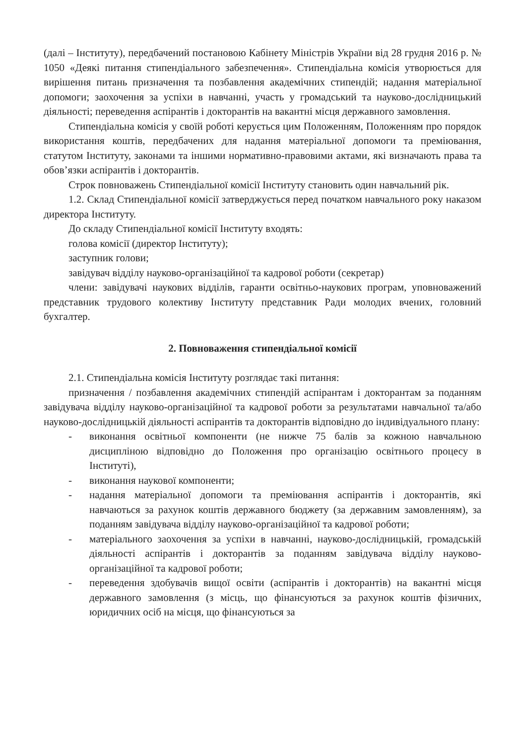(далі – Інституту), передбачений постановою Кабінету Міністрів України від 28 грудня 2016 р. № 1050 «Деякі питання стипендіального забезпечення». Стипендіальна комісія утворюється для вирішення питань призначення та позбавлення академічних стипендій; надання матеріальної допомоги; заохочення за успіхи в навчанні, участь у громадський та науково-дослідницький діяльності; переведення аспірантів і докторантів на вакантні місця державного замовлення.
Стипендіальна комісія у своїй роботі керується цим Положенням, Положенням про порядок використання коштів, передбачених для надання матеріальної допомоги та преміювання, статутом Інституту, законами та іншими нормативно-правовими актами, які визначають права та обов’язки аспірантів і докторантів.
Строк повноважень Стипендіальної комісії Інституту становить один навчальний рік.
1.2. Склад Стипендіальної комісії затверджується перед початком навчального року наказом директора Інституту.
До складу Стипендіальної комісії Інституту входять:
голова комісії (директор Інституту);
заступник голови;
завідувач відділу науково-організаційної та кадрової роботи (секретар)
члени: завідувачі наукових відділів, гаранти освітньо-наукових програм, уповноважений представник трудового колективу Інституту представник Ради молодих вчених, головний бухгалтер.
2. Повноваження стипендіальної комісії
2.1. Стипендіальна комісія Інституту розглядає такі питання:
призначення / позбавлення академічних стипендій аспірантам і докторантам за поданням завідувача відділу науково-організаційної та кадрової роботи за результатами навчальної та/або науково-дослідницькій діяльності аспірантів та докторантів відповідно до індивідуального плану:
- виконання освітньої компоненти (не нижче 75 балів за кожною навчальною дисципліною відповідно до Положення про організацію освітнього процесу в Інституті),
- виконання наукової компоненти;
- надання матеріальної допомоги та преміювання аспірантів і докторантів, які навчаються за рахунок коштів державного бюджету (за державним замовленням), за поданням завідувача відділу науково-організаційної та кадрової роботи;
- матеріального заохочення за успіхи в навчанні, науково-дослідницькій, громадській діяльності аспірантів і докторантів за поданням завідувача відділу науково-організаційної та кадрової роботи;
- переведення здобувачів вищої освіти (аспірантів і докторантів) на вакантні місця державного замовлення (з місць, що фінансуються за рахунок коштів фізичних, юридичних осіб на місця, що фінансуються за